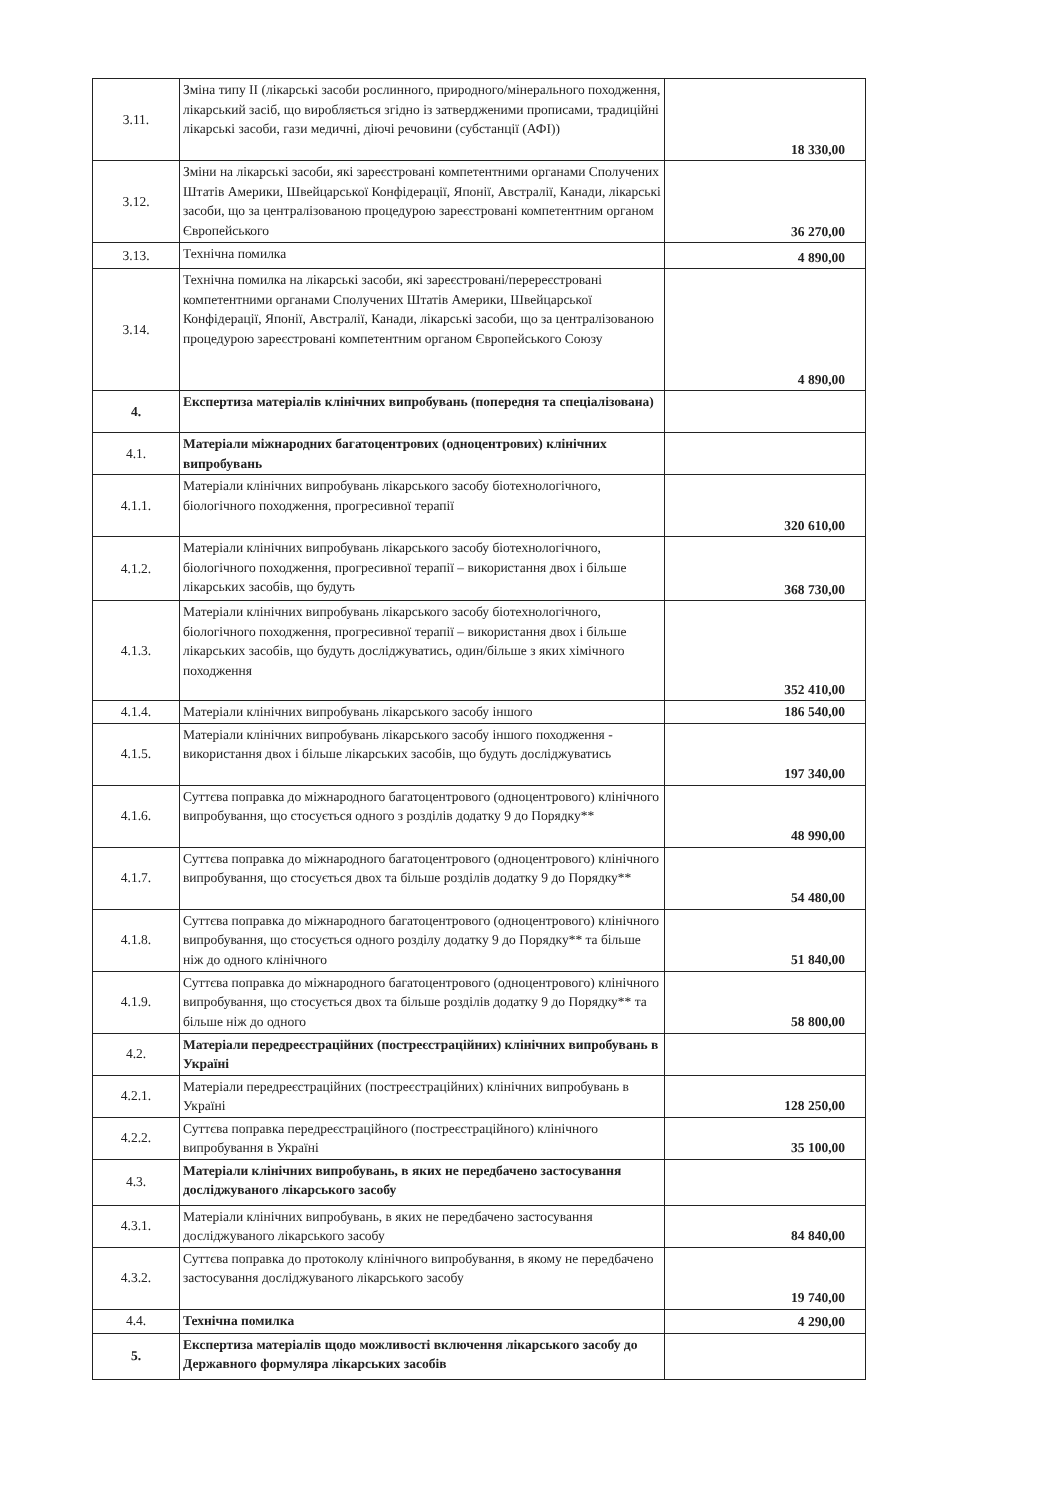| 3.11. | Зміна типу II (лікарські засоби рослинного, природного/мінерального походження, лікарський засіб, що виробляється згідно із затвердженими прописами, традиційні лікарські засоби, гази медичні, діючі речовини (субстанції (АФІ)) | 18 330,00 |
| 3.12. | Зміни на лікарські засоби, які зареєстровані компетентними органами Сполучених Штатів Америки, Швейцарської Конфідерації, Японії, Австралії, Канади, лікарські засоби, що за централізованою процедурою зареєстровані компетентним органом Європейського | 36 270,00 |
| 3.13. | Технічна помилка | 4 890,00 |
| 3.14. | Технічна помилка на лікарські засоби, які зареєстровані/перереєстровані компетентними органами Сполучених Штатів Америки, Швейцарської Конфідерації, Японії, Австралії, Канади, лікарські засоби, що за централізованою процедурою зареєстровані компетентним органом Європейського Союзу | 4 890,00 |
| 4. | Експертиза матеріалів клінічних випробувань (попередня та спеціалізована) | |
| 4.1. | Матеріали міжнародних багатоцентрових (одноцентрових) клінічних випробувань | |
| 4.1.1. | Матеріали клінічних випробувань лікарського засобу біотехнологічного, біологічного походження, прогресивної терапії | 320 610,00 |
| 4.1.2. | Матеріали клінічних випробувань лікарського засобу біотехнологічного, біологічного походження, прогресивної терапії – використання двох і більше лікарських засобів, що будуть | 368 730,00 |
| 4.1.3. | Матеріали клінічних випробувань лікарського засобу біотехнологічного, біологічного походження, прогресивної терапії – використання двох і більше лікарських засобів, що будуть досліджуватись, один/більше з яких хімічного походження | 352 410,00 |
| 4.1.4. | Матеріали клінічних випробувань лікарського засобу іншого | 186 540,00 |
| 4.1.5. | Матеріали клінічних випробувань лікарського засобу іншого походження - використання двох і більше лікарських засобів, що будуть досліджуватись | 197 340,00 |
| 4.1.6. | Суттєва поправка до міжнародного багатоцентрового (одноцентрового) клінічного випробування, що стосується одного з розділів додатку 9 до Порядку** | 48 990,00 |
| 4.1.7. | Суттєва поправка до міжнародного багатоцентрового (одноцентрового) клінічного випробування, що стосується двох та більше розділів додатку 9 до Порядку** | 54 480,00 |
| 4.1.8. | Суттєва поправка до міжнародного багатоцентрового (одноцентрового) клінічного випробування, що стосується одного розділу додатку 9 до Порядку** та більше ніж до одного клінічного | 51 840,00 |
| 4.1.9. | Суттєва поправка до міжнародного багатоцентрового (одноцентрового) клінічного випробування, що стосується двох та більше розділів додатку 9 до Порядку** та більше ніж до одного | 58 800,00 |
| 4.2. | Матеріали передреєстраційних (постреєстраційних) клінічних випробувань в Україні | |
| 4.2.1. | Матеріали передреєстраційних (постреєстраційних) клінічних випробувань в Україні | 128 250,00 |
| 4.2.2. | Суттєва поправка передреєстраційного (постреєстраційного) клінічного випробування в Україні | 35 100,00 |
| 4.3. | Матеріали клінічних випробувань, в яких не передбачено застосування досліджуваного лікарського засобу | |
| 4.3.1. | Матеріали клінічних випробувань, в яких не передбачено застосування досліджуваного лікарського засобу | 84 840,00 |
| 4.3.2. | Суттєва поправка до протоколу клінічного випробування, в якому не передбачено застосування досліджуваного лікарського засобу | 19 740,00 |
| 4.4. | Технічна помилка | 4 290,00 |
| 5. | Експертиза матеріалів щодо можливості включення лікарського засобу до Державного формуляра лікарських засобів | |